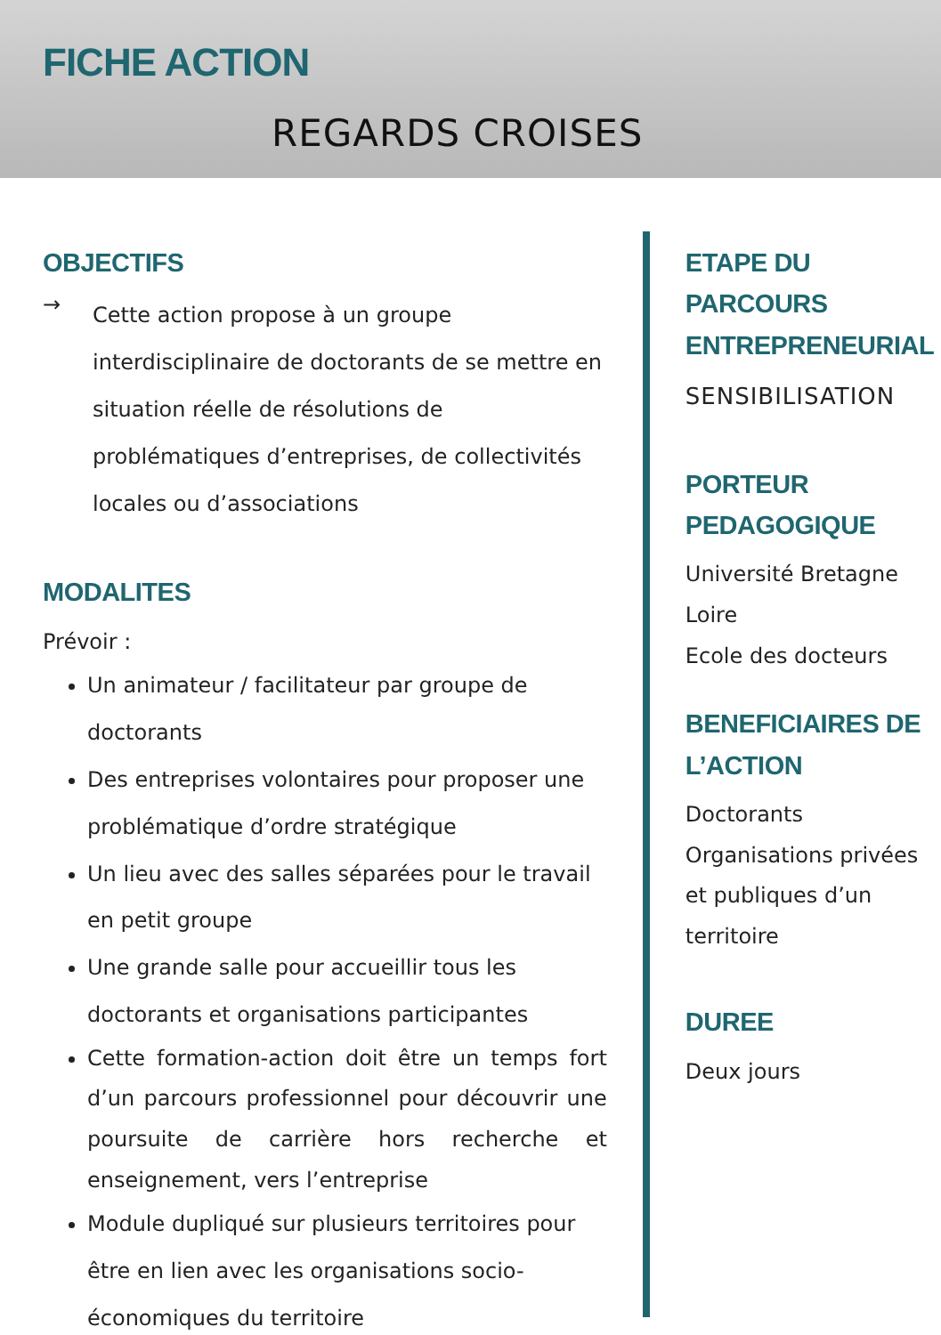FICHE ACTION
REGARDS CROISES
OBJECTIFS
→
Cette action propose à un groupe interdisciplinaire de doctorants de se mettre en situation réelle de résolutions de problématiques d’entreprises, de collectivités locales ou d’associations
MODALITES
Prévoir :
Un animateur / facilitateur par groupe de doctorants
Des entreprises volontaires pour proposer une problématique d’ordre stratégique
Un lieu avec des salles séparées pour le travail en petit groupe
Une grande salle pour accueillir tous les doctorants et organisations participantes
Cette formation-action doit être un temps fort d’un parcours professionnel pour découvrir une poursuite de carrière hors recherche et enseignement, vers l’entreprise
Module dupliqué sur plusieurs territoires pour être en lien avec les organisations socio-économiques du territoire
ETAPE DU PARCOURS ENTREPRENEURIAL
SENSIBILISATION
PORTEUR PEDAGOGIQUE
Université Bretagne Loire
Ecole des docteurs
BENEFICIAIRES DE L’ACTION
Doctorants
Organisations privées et publiques d’un territoire
DUREE
Deux jours